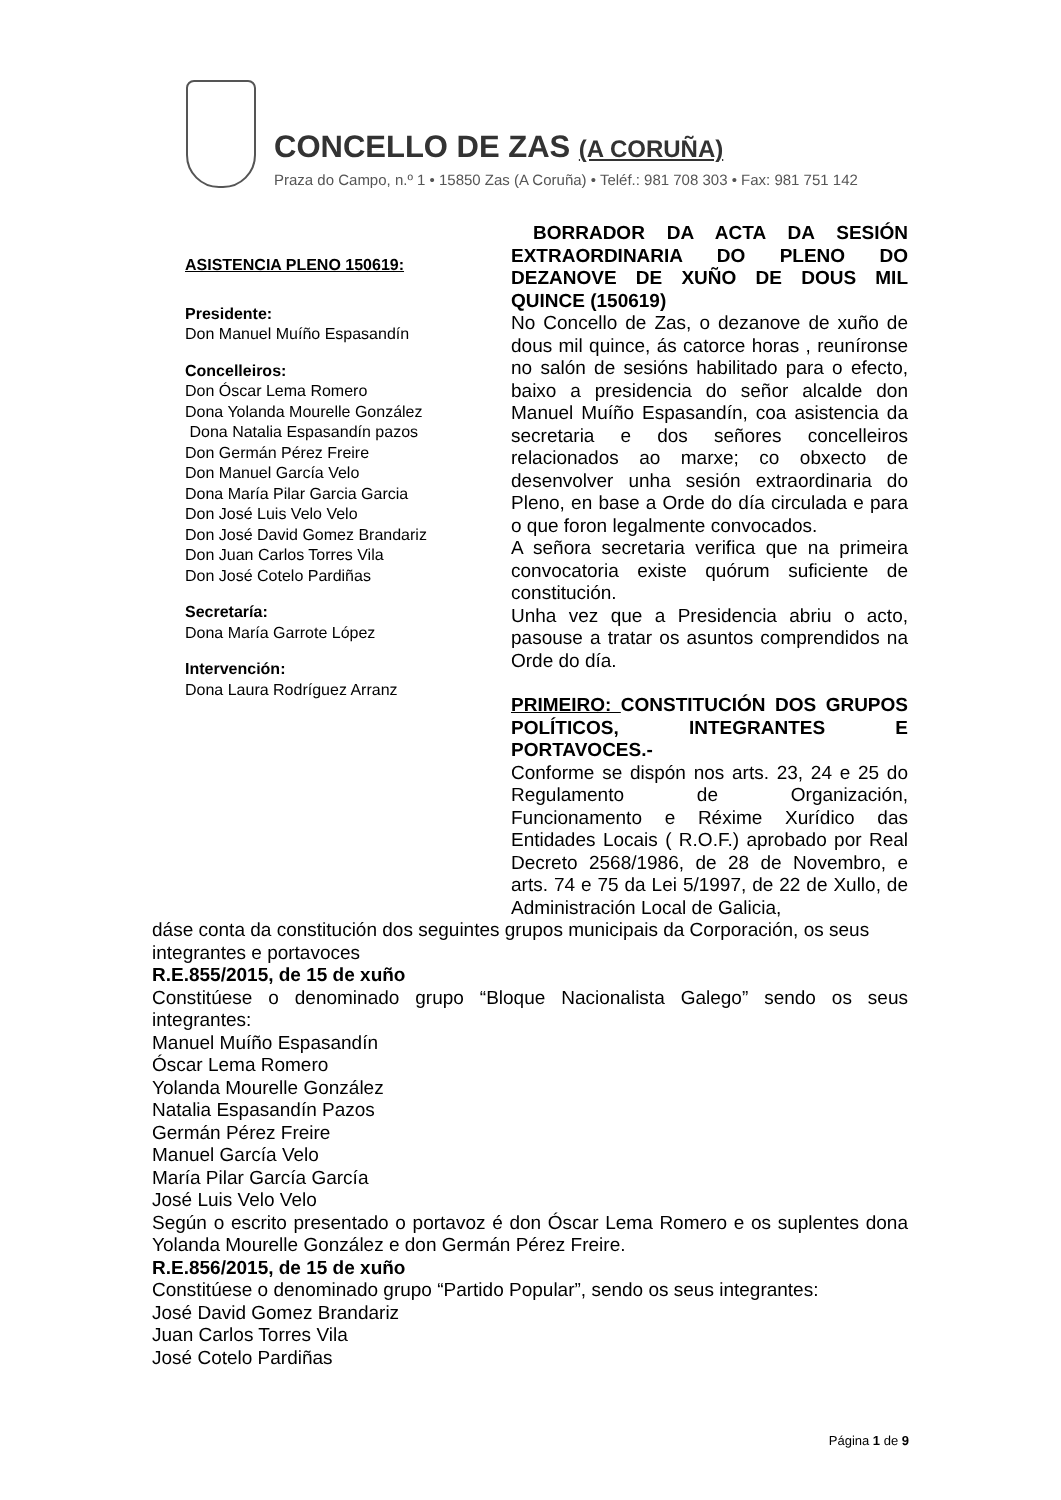CONCELLO DE ZAS (A CORUÑA)
Praza do Campo, n.º 1 • 15850 Zas (A Coruña) • Teléf.: 981 708 303 • Fax: 981 751 142
ASISTENCIA PLENO 150619:
Presidente:
Don Manuel Muíño Espasandín
Concelleiros:
Don Óscar Lema Romero
Dona Yolanda Mourelle González
Dona Natalia Espasandín pazos
Don Germán Pérez Freire
Don Manuel García Velo
Dona María Pilar Garcia Garcia
Don José Luis Velo Velo
Don José David Gomez Brandariz
Don Juan Carlos Torres Vila
Don José Cotelo Pardiñas
Secretaría:
Dona María Garrote López
Intervención:
Dona Laura Rodríguez Arranz
BORRADOR DA ACTA DA SESIÓN EXTRAORDINARIA DO PLENO DO DEZANOVE DE XUÑO DE DOUS MIL QUINCE (150619)
No Concello de Zas, o dezanove de xuño de dous mil quince, ás catorce horas , reuníronse no salón de sesións habilitado para o efecto, baixo a presidencia do señor alcalde don Manuel Muíño Espasandín, coa asistencia da secretaria e dos señores concelleiros relacionados ao marxe; co obxecto de desenvolver unha sesión extraordinaria do Pleno, en base a Orde do día circulada e para o que foron legalmente convocados.
A señora secretaria verifica que na primeira convocatoria existe quórum suficiente de constitución.
Unha vez que a Presidencia abriu o acto, pasouse a tratar os asuntos comprendidos na Orde do día.
PRIMEIRO: CONSTITUCIÓN DOS GRUPOS POLÍTICOS, INTEGRANTES E PORTAVOCES.-
Conforme se dispón nos arts. 23, 24 e 25 do Regulamento de Organización, Funcionamento e Réxime Xurídico das Entidades Locais ( R.O.F.) aprobado por Real Decreto 2568/1986, de 28 de Novembro, e arts. 74 e 75 da Lei 5/1997, de 22 de Xullo, de Administración Local de Galicia,
dáse conta da constitución dos seguintes grupos municipais da Corporación, os seus integrantes e portavoces
R.E.855/2015, de 15 de xuño
Constitúese o denominado grupo “Bloque Nacionalista Galego” sendo os seus integrantes:
Manuel Muíño Espasandín
Óscar Lema Romero
Yolanda Mourelle González
Natalia Espasandín Pazos
Germán Pérez Freire
Manuel García Velo
María Pilar García García
José Luis Velo Velo
Según o escrito presentado o portavoz é don Óscar Lema Romero e os suplentes dona Yolanda Mourelle González e don Germán Pérez Freire.
R.E.856/2015, de 15 de xuño
Constitúese o denominado grupo “Partido Popular”, sendo os seus integrantes:
José David Gomez Brandariz
Juan Carlos Torres Vila
José Cotelo Pardiñas
Página 1 de 9